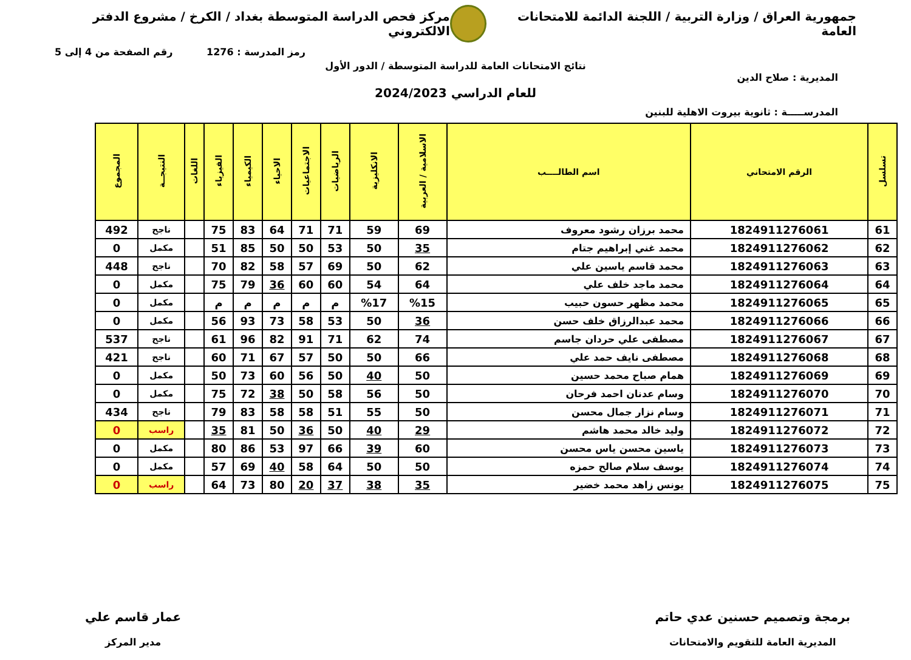جمهورية العراق / وزارة التربية / اللجنة الدائمة للامتحانات العامة
مركز فحص الدراسة المتوسطة بغداد / الكرخ / مشروع الدفتر الالكتروني
رمز المدرسة : 1276 رقم الصفحة من 4 إلى 5
نتائج الامتحانات العامة للدراسة المتوسطة / الدور الأول
المديرية : صلاح الدين
للعام الدراسي 2024/2023
المدرســـــة : ثانوية بيروت الاهلية للبنين
| تسلسل | الرقم الامتحاني | اسم الطالــــب | الاسلامية / العربية | الانكليزية | الرياضيات | الاجتماعيات | الاحياء | الكيمياء | الفيزياء | اللغات | النتيجــة | المجموع |
| --- | --- | --- | --- | --- | --- | --- | --- | --- | --- | --- | --- | --- |
| 61 | 1824911276061 | محمد برزان رشود معروف | 69 | 59 | 71 | 71 | 64 | 83 | 75 | | ناجح | 492 |
| 62 | 1824911276062 | محمد غني إبراهيم جتام | 35 | 50 | 53 | 50 | 50 | 85 | 51 | | مكمل | 0 |
| 63 | 1824911276063 | محمد قاسم ياسين علي | 62 | 50 | 69 | 57 | 58 | 82 | 70 | | ناجح | 448 |
| 64 | 1824911276064 | محمد ماجد خلف علي | 64 | 54 | 60 | 60 | 36 | 79 | 75 | | مكمل | 0 |
| 65 | 1824911276065 | محمد مظهر حسون حبيب | %15 | %17 | م | م | م | م | م | | مكمل | 0 |
| 66 | 1824911276066 | محمد عبدالرزاق خلف حسن | 36 | 50 | 53 | 58 | 73 | 93 | 56 | | مكمل | 0 |
| 67 | 1824911276067 | مصطفى علي حردان جاسم | 74 | 62 | 71 | 91 | 82 | 96 | 61 | | ناجح | 537 |
| 68 | 1824911276068 | مصطفى نايف حمد علي | 66 | 50 | 50 | 57 | 67 | 71 | 60 | | ناجح | 421 |
| 69 | 1824911276069 | همام صباح محمد حسين | 50 | 40 | 50 | 56 | 60 | 73 | 50 | | مكمل | 0 |
| 70 | 1824911276070 | وسام عدنان احمد فرحان | 50 | 56 | 58 | 50 | 38 | 72 | 75 | | مكمل | 0 |
| 71 | 1824911276071 | وسام نزار جمال محسن | 50 | 55 | 51 | 58 | 58 | 83 | 79 | | ناجح | 434 |
| 72 | 1824911276072 | وليد خالد محمد هاشم | 29 | 40 | 50 | 36 | 50 | 81 | 35 | | راسب | 0 |
| 73 | 1824911276073 | ياسين محسن ياس محسن | 60 | 39 | 66 | 97 | 53 | 86 | 80 | | مكمل | 0 |
| 74 | 1824911276074 | يوسف سلام صالح حمزه | 50 | 50 | 64 | 58 | 40 | 69 | 57 | | مكمل | 0 |
| 75 | 1824911276075 | يونس زاهد محمد خضير | 35 | 38 | 37 | 20 | 80 | 73 | 64 | | راسب | 0 |
برمجة وتصميم حسنين عدي حاتم
المديرية العامة للتقويم والامتحانات
عمار قاسم علي
مدير المركز